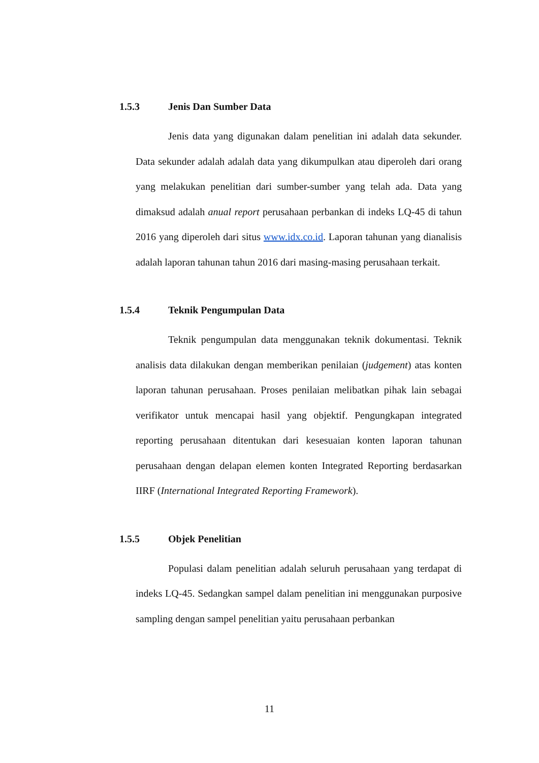1.5.3 Jenis Dan Sumber Data
Jenis data yang digunakan dalam penelitian ini adalah data sekunder. Data sekunder adalah adalah data yang dikumpulkan atau diperoleh dari orang yang melakukan penelitian dari sumber-sumber yang telah ada. Data yang dimaksud adalah anual report perusahaan perbankan di indeks LQ-45 di tahun 2016 yang diperoleh dari situs www.idx.co.id. Laporan tahunan yang dianalisis adalah laporan tahunan tahun 2016 dari masing-masing perusahaan terkait.
1.5.4 Teknik Pengumpulan Data
Teknik pengumpulan data menggunakan teknik dokumentasi. Teknik analisis data dilakukan dengan memberikan penilaian (judgement) atas konten laporan tahunan perusahaan. Proses penilaian melibatkan pihak lain sebagai verifikator untuk mencapai hasil yang objektif. Pengungkapan integrated reporting perusahaan ditentukan dari kesesuaian konten laporan tahunan perusahaan dengan delapan elemen konten Integrated Reporting berdasarkan IIRF (International Integrated Reporting Framework).
1.5.5 Objek Penelitian
Populasi dalam penelitian adalah seluruh perusahaan yang terdapat di indeks LQ-45. Sedangkan sampel dalam penelitian ini menggunakan purposive sampling dengan sampel penelitian yaitu perusahaan perbankan
11